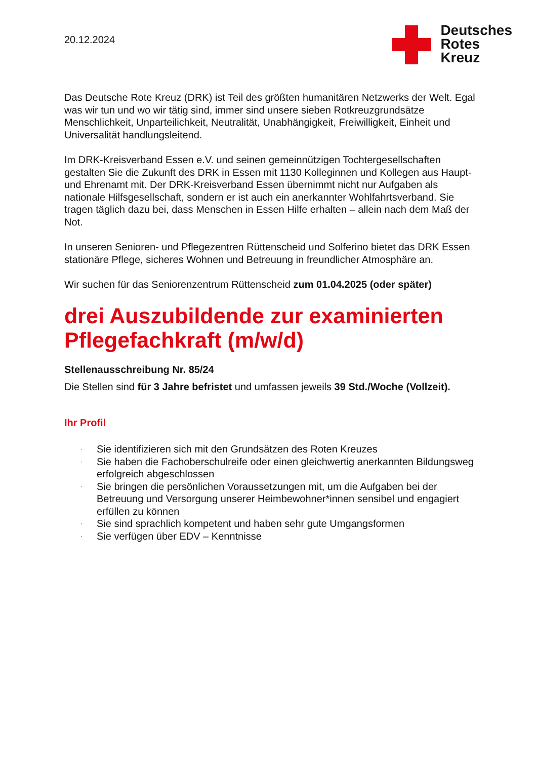20.12.2024
Deutsches
Rotes
Kreuz
Das Deutsche Rote Kreuz (DRK) ist Teil des größten humanitären Netzwerks der Welt. Egal was wir tun und wo wir tätig sind, immer sind unsere sieben Rotkreuzgrundsätze Menschlichkeit, Unparteilichkeit, Neutralität, Unabhängigkeit, Freiwilligkeit, Einheit und Universalität handlungsleitend.
Im DRK-Kreisverband Essen e.V. und seinen gemeinnützigen Tochtergesellschaften gestalten Sie die Zukunft des DRK in Essen mit 1130 Kolleginnen und Kollegen aus Haupt- und Ehrenamt mit. Der DRK-Kreisverband Essen übernimmt nicht nur Aufgaben als nationale Hilfsgesellschaft, sondern er ist auch ein anerkannter Wohlfahrtsverband. Sie tragen täglich dazu bei, dass Menschen in Essen Hilfe erhalten – allein nach dem Maß der Not.
In unseren Senioren- und Pflegezentren Rüttenscheid und Solferino bietet das DRK Essen stationäre Pflege, sicheres Wohnen und Betreuung in freundlicher Atmosphäre an.
Wir suchen für das Seniorenzentrum Rüttenscheid zum 01.04.2025 (oder später)
drei Auszubildende zur examinierten Pflegefachkraft (m/w/d)
Stellenausschreibung Nr. 85/24
Die Stellen sind für 3 Jahre befristet und umfassen jeweils 39 Std./Woche (Vollzeit).
Ihr Profil
· Sie identifizieren sich mit den Grundsätzen des Roten Kreuzes
· Sie haben die Fachoberschulreife oder einen gleichwertig anerkannten Bildungsweg erfolgreich abgeschlossen
· Sie bringen die persönlichen Voraussetzungen mit, um die Aufgaben bei der Betreuung und Versorgung unserer Heimbewohner*innen sensibel und engagiert erfüllen zu können
· Sie sind sprachlich kompetent und haben sehr gute Umgangsformen
· Sie verfügen über EDV – Kenntnisse